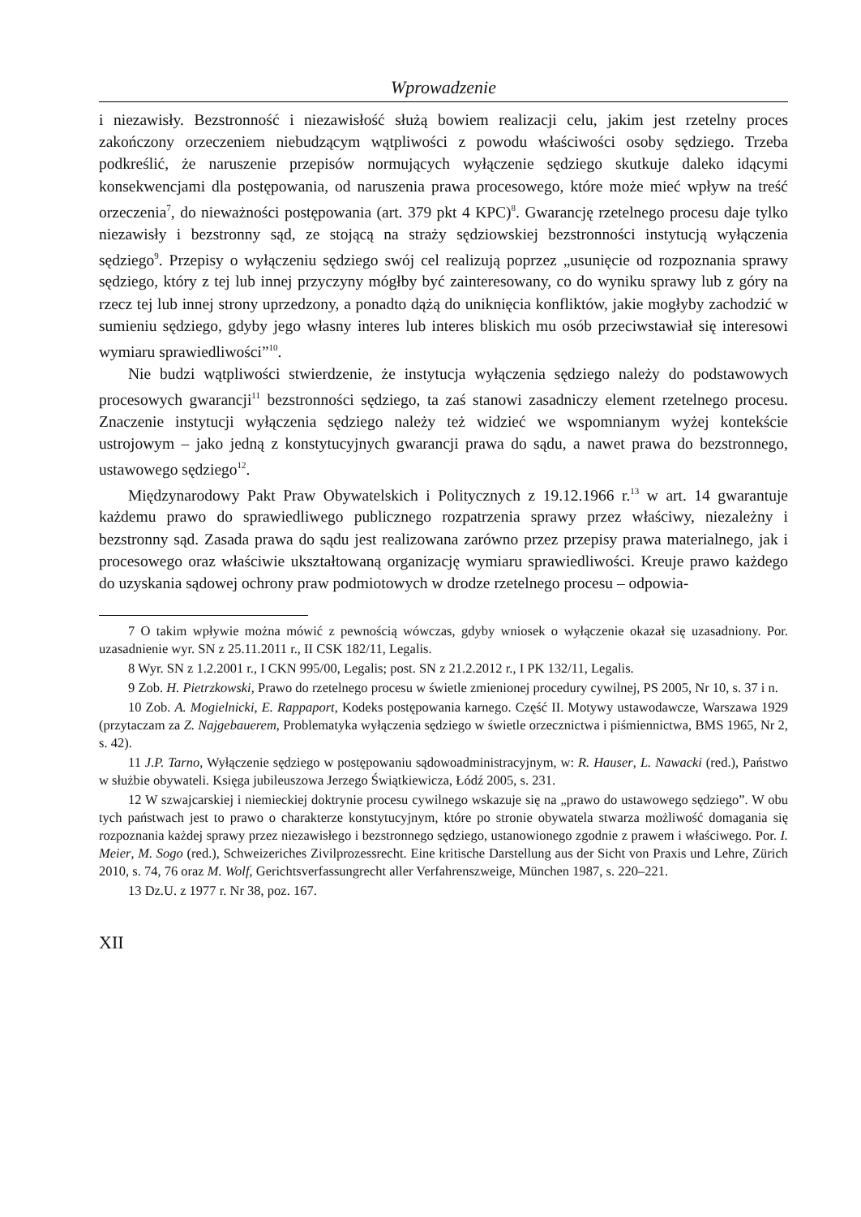Wprowadzenie
i niezawisły. Bezstronność i niezawisłość służą bowiem realizacji celu, jakim jest rzetelny proces zakończony orzeczeniem niebudzącym wątpliwości z powodu właściwości osoby sędziego. Trzeba podkreślić, że naruszenie przepisów normujących wyłączenie sędziego skutkuje daleko idącymi konsekwencjami dla postępowania, od naruszenia prawa procesowego, które może mieć wpływ na treść orzeczenia<sup>7</sup>, do nieważności postępowania (art. 379 pkt 4 KPC)<sup>8</sup>. Gwarancję rzetelnego procesu daje tylko niezawisły i bezstronny sąd, ze stojącą na straży sędziowskiej bezstronności instytucją wyłączenia sędziego<sup>9</sup>. Przepisy o wyłączeniu sędziego swój cel realizują poprzez „usunięcie od rozpoznania sprawy sędziego, który z tej lub innej przyczyny mógłby być zainteresowany, co do wyniku sprawy lub z góry na rzecz tej lub innej strony uprzedzony, a ponadto dążą do uniknięcia konfliktów, jakie mogłyby zachodzić w sumieniu sędziego, gdyby jego własny interes lub interes bliskich mu osób przeciwstawiał się interesowi wymiaru sprawiedliwości”<sup>10</sup>.
Nie budzi wątpliwości stwierdzenie, że instytucja wyłączenia sędziego należy do podstawowych procesowych gwarancji<sup>11</sup> bezstronności sędziego, ta zaś stanowi zasadniczy element rzetelnego procesu. Znaczenie instytucji wyłączenia sędziego należy też widzieć we wspomnianym wyżej kontekście ustrojowym – jako jedną z konstytucyjnych gwarancji prawa do sądu, a nawet prawa do bezstronnego, ustawowego sędziego<sup>12</sup>.
Międzynarodowy Pakt Praw Obywatelskich i Politycznych z 19.12.1966 r.<sup>13</sup> w art. 14 gwarantuje każdemu prawo do sprawiedliwego publicznego rozpatrzenia sprawy przez właściwy, niezależny i bezstronny sąd. Zasada prawa do sądu jest realizowana zarówno przez przepisy prawa materialnego, jak i procesowego oraz właściwie ukształtowaną organizację wymiaru sprawiedliwości. Kreuje prawo każdego do uzyskania sądowej ochrony praw podmiotowych w drodze rzetelnego procesu – odpowia-
7 O takim wpływie można mówić z pewnością wówczas, gdyby wniosek o wyłączenie okazał się uzasadniony. Por. uzasadnienie wyr. SN z 25.11.2011 r., II CSK 182/11, Legalis.
8 Wyr. SN z 1.2.2001 r., I CKN 995/00, Legalis; post. SN z 21.2.2012 r., I PK 132/11, Legalis.
9 Zob. H. Pietrzkowski, Prawo do rzetelnego procesu w świetle zmienionej procedury cywilnej, PS 2005, Nr 10, s. 37 i n.
10 Zob. A. Mogielnicki, E. Rappaport, Kodeks postępowania karnego. Część II. Motywy ustawodawcze, Warszawa 1929 (przytaczam za Z. Najgebauerem, Problematyka wyłączenia sędziego w świetle orzecznictwa i piśmiennictwa, BMS 1965, Nr 2, s. 42).
11 J.P. Tarno, Wyłączenie sędziego w postępowaniu sądowoadministracyjnym, w: R. Hauser, L. Nawacki (red.), Państwo w służbie obywateli. Księga jubileuszowa Jerzego Świątkiewicza, Łódź 2005, s. 231.
12 W szwajcarskiej i niemieckiej doktrynie procesu cywilnego wskazuje się na „prawo do ustawowego sędziego”. W obu tych państwach jest to prawo o charakterze konstytucyjnym, które po stronie obywatela stwarza możliwość domagania się rozpoznania każdej sprawy przez niezawisłego i bezstronnego sędziego, ustanowionego zgodnie z prawem i właściwego. Por. I. Meier, M. Sogo (red.), Schweizeriches Zivilprozessrecht. Eine kritische Darstellung aus der Sicht von Praxis und Lehre, Zürich 2010, s. 74, 76 oraz M. Wolf, Gerichtsverfassungrecht aller Verfahrenszweige, München 1987, s. 220–221.
13 Dz.U. z 1977 r. Nr 38, poz. 167.
XII